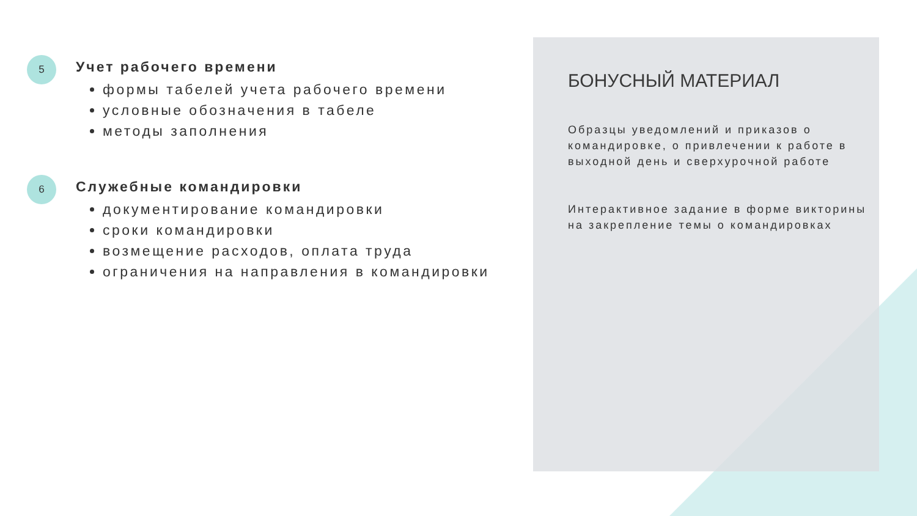5
Учет рабочего времени
формы табелей учета рабочего времени
условные обозначения в табеле
методы заполнения
6
Служебные командировки
документирование командировки
сроки командировки
возмещение расходов, оплата труда
ограничения на направления в командировки
БОНУСНЫЙ МАТЕРИАЛ
Образцы уведомлений и приказов о командировке, о привлечении к работе в выходной день и сверхурочной работе
Интерактивное задание в форме викторины на закрепление темы о командировках